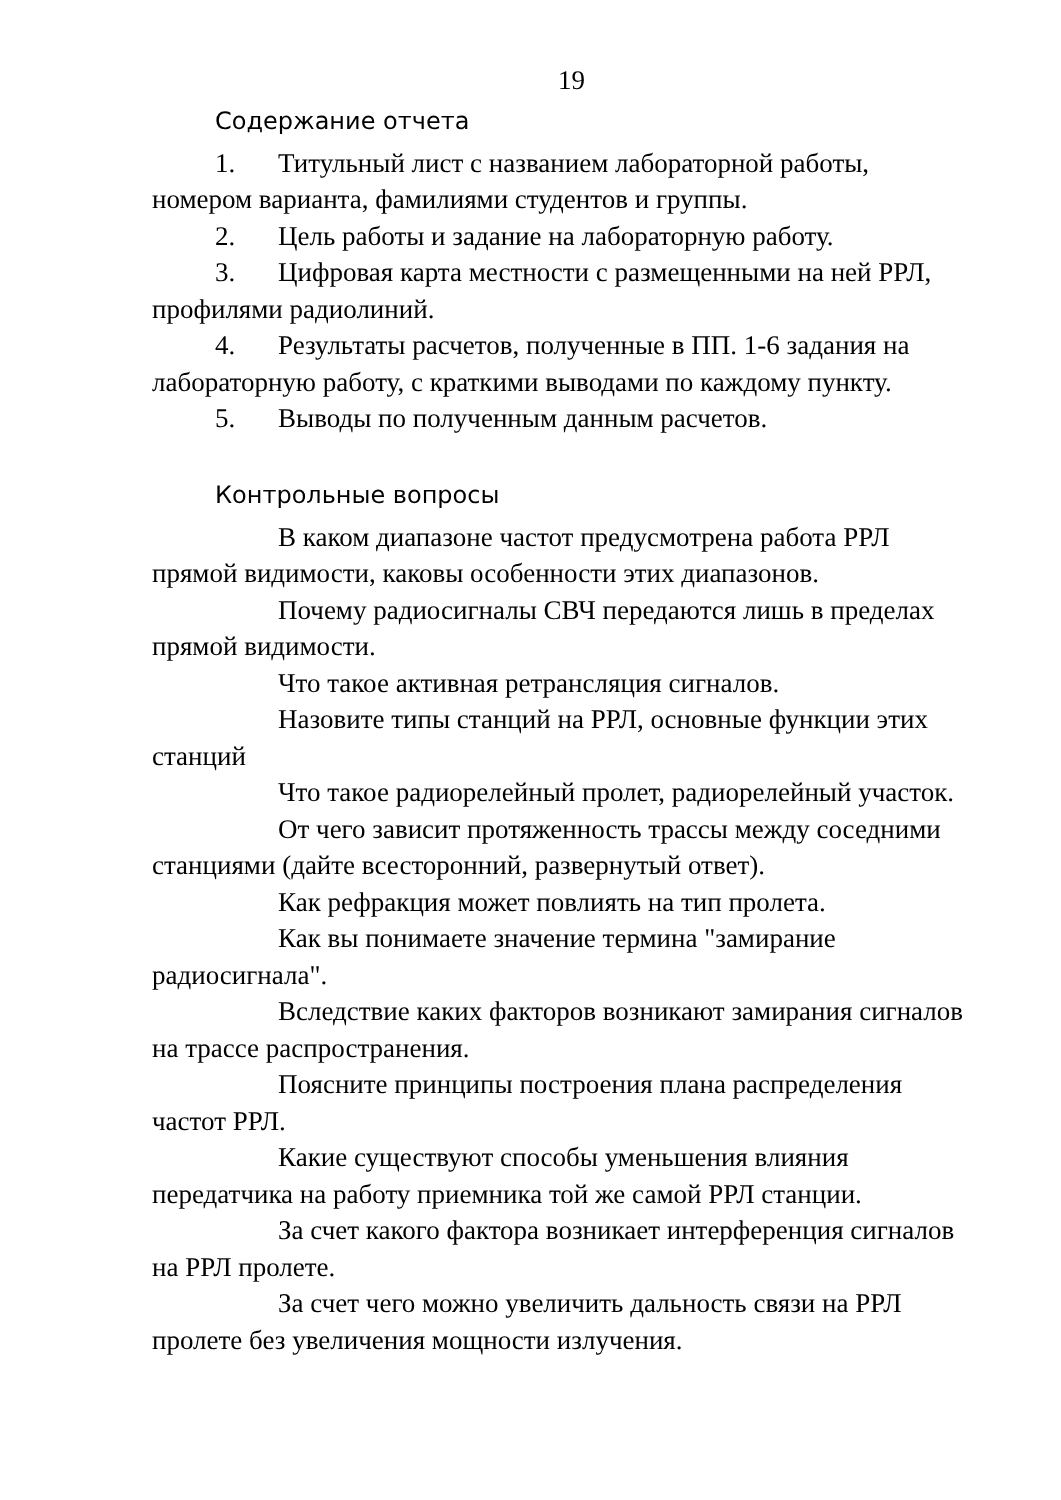19
Содержание отчета
1. Титульный лист с названием лабораторной работы, номером варианта, фамилиями студентов и группы.
2. Цель работы и задание на лабораторную работу.
3. Цифровая карта местности с размещенными на ней РРЛ, профилями радиолиний.
4. Результаты расчетов, полученные в ПП. 1-6 задания на лабораторную работу, с краткими выводами по каждому пункту.
5. Выводы по полученным данным расчетов.
Контрольные вопросы
В каком диапазоне частот предусмотрена работа РРЛ прямой видимости, каковы особенности этих диапазонов.
Почему радиосигналы СВЧ передаются лишь в пределах прямой видимости.
Что такое активная ретрансляция сигналов.
Назовите типы станций на РРЛ, основные функции этих станций
Что такое радиорелейный пролет, радиорелейный участок.
От чего зависит протяженность трассы между соседними станциями (дайте всесторонний, развернутый ответ).
Как рефракция может повлиять на тип пролета.
Как вы понимаете значение термина "замирание радиосигнала".
Вследствие каких факторов возникают замирания сигналов на трассе распространения.
Поясните принципы построения плана распределения частот РРЛ.
Какие существуют способы уменьшения влияния передатчика на работу приемника той же самой РРЛ станции.
За счет какого фактора возникает интерференция сигналов на РРЛ пролете.
За счет чего можно увеличить дальность связи на РРЛ пролете без увеличения мощности излучения.